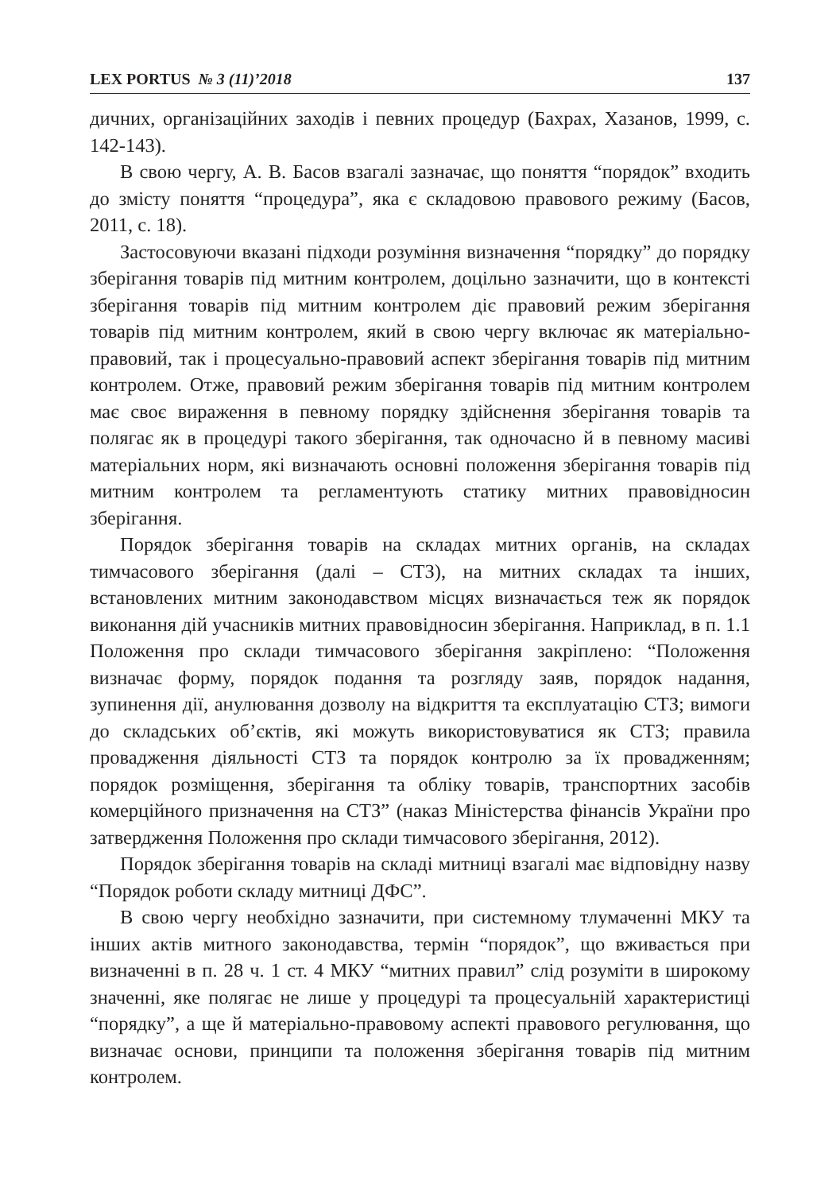LEX PORTUS № 3 (11)’2018 137
дичних, організаційних заходів і певних процедур (Бахрах, Хазанов, 1999, с. 142-143).
В свою чергу, А. В. Басов взагалі зазначає, що поняття “порядок” входить до змісту поняття “процедура”, яка є складовою правового режиму (Басов, 2011, с. 18).
Застосовуючи вказані підходи розуміння визначення “порядку” до порядку зберігання товарів під митним контролем, доцільно зазначити, що в контексті зберігання товарів під митним контролем діє правовий режим зберігання товарів під митним контролем, який в свою чергу включає як матеріально-правовий, так і процесуально-правовий аспект зберігання товарів під митним контролем. Отже, правовий режим зберігання товарів під митним контролем має своє вираження в певному порядку здійснення зберігання товарів та полягає як в процедурі такого зберігання, так одночасно й в певному масиві матеріальних норм, які визначають основні положення зберігання товарів під митним контролем та регламентують статику митних правовідносин зберігання.
Порядок зберігання товарів на складах митних органів, на складах тимчасового зберігання (далі – СТЗ), на митних складах та інших, встановлених митним законодавством місцях визначається теж як порядок виконання дій учасників митних правовідносин зберігання. Наприклад, в п. 1.1 Положення про склади тимчасового зберігання закріплено: “Положення визначає форму, порядок подання та розгляду заяв, порядок надання, зупинення дії, анулювання дозволу на відкриття та експлуатацію СТЗ; вимоги до складських об’єктів, які можуть використовуватися як СТЗ; правила провадження діяльності СТЗ та порядок контролю за їх провадженням; порядок розміщення, зберігання та обліку товарів, транспортних засобів комерційного призначення на СТЗ” (наказ Міністерства фінансів України про затвердження Положення про склади тимчасового зберігання, 2012).
Порядок зберігання товарів на складі митниці взагалі має відповідну назву “Порядок роботи складу митниці ДФС”.
В свою чергу необхідно зазначити, при системному тлумаченні МКУ та інших актів митного законодавства, термін “порядок”, що вживається при визначенні в п. 28 ч. 1 ст. 4 МКУ “митних правил” слід розуміти в широкому значенні, яке полягає не лише у процедурі та процесуальній характеристиці “порядку”, а ще й матеріально-правовому аспекті правового регулювання, що визначає основи, принципи та положення зберігання товарів під митним контролем.